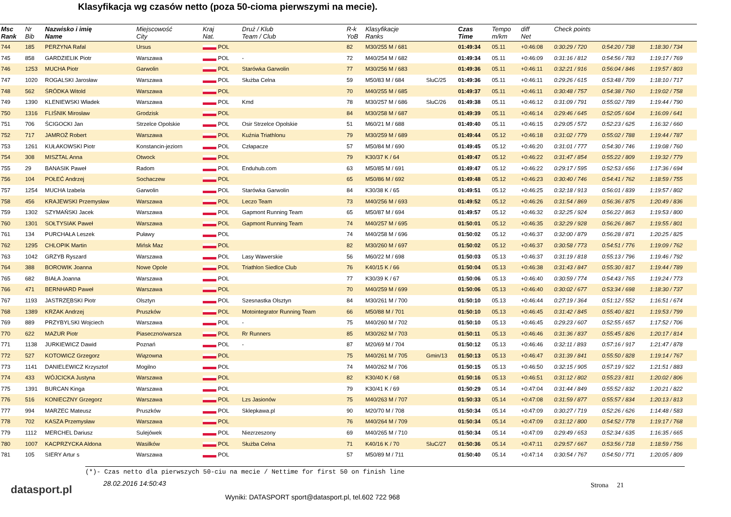Klasyfikacja wg czasów netto (poza 50-cioma pierwszymi na mecie).
| Msc Rank | Nr Bib | Nazwisko i imię Name | Miejscowość City | Kraj Nat. | Druż / Klub Team / Club | R-k YoB | Klasyfikacje Ranks | | Czas Time | Tempo m/km | diff Net | Check points | | |
| --- | --- | --- | --- | --- | --- | --- | --- | --- | --- | --- | --- | --- | --- | --- |
| 744 | 185 | PERZYNA Rafal | Ursus | POL | | 82 | M30/255 M / 681 | | 01:49:34 | 05.11 | +0:46:08 | 0:30:29 / 720 | 0:54:20 / 738 | 1:18:30 / 734 |
| 745 | 858 | GARDZIELIK Piotr | Warszawa | POL | - | 72 | M40/254 M / 682 | | 01:49:34 | 05.11 | +0:46:09 | 0:31:16 / 812 | 0:54:56 / 783 | 1:19:17 / 769 |
| 746 | 1253 | MUCHA Piotr | Garwolin | POL | Starówka Garwolin | 77 | M30/256 M / 683 | | 01:49:36 | 05.11 | +0:46:11 | 0:32:21 / 916 | 0:56:04 / 846 | 1:19:57 / 803 |
| 747 | 1020 | ROGALSKI Jarosław | Warszawa | POL | Służba Celna | 59 | M50/83 M / 684 | SluC/25 | 01:49:36 | 05.11 | +0:46:11 | 0:29:26 / 615 | 0:53:48 / 709 | 1:18:10 / 717 |
| 748 | 562 | ŚRÓDKA Witold | Warszawa | POL | | 70 | M40/255 M / 685 | | 01:49:37 | 05.11 | +0:46:11 | 0:30:48 / 757 | 0:54:38 / 760 | 1:19:02 / 758 |
| 749 | 1390 | KLENIEWSKI Władek | Warszawa | POL | Kmd | 78 | M30/257 M / 686 | SluC/26 | 01:49:38 | 05.11 | +0:46:12 | 0:31:09 / 791 | 0:55:02 / 789 | 1:19:44 / 790 |
| 750 | 1316 | FLIŚNIK Mirosław | Grodzisk | POL | | 84 | M30/258 M / 687 | | 01:49:39 | 05.11 | +0:46:14 | 0:29:46 / 645 | 0:52:05 / 604 | 1:16:09 / 641 |
| 751 | 706 | ŚCIGOCKI Jan | Strzelce Opolskie | POL | Osir Strzelce Opolskie | 51 | M60/21 M / 688 | | 01:49:40 | 05.11 | +0:46:15 | 0:29:05 / 572 | 0:52:23 / 625 | 1:16:32 / 660 |
| 752 | 717 | JAMROŻ Robert | Warszawa | POL | Kuźnia Triathlonu | 79 | M30/259 M / 689 | | 01:49:44 | 05.12 | +0:46:18 | 0:31:02 / 779 | 0:55:02 / 788 | 1:19:44 / 787 |
| 753 | 1261 | KUŁAKOWSKI Piotr | Konstancin-jeziorn | POL | Człapacze | 57 | M50/84 M / 690 | | 01:49:45 | 05.12 | +0:46:20 | 0:31:01 / 777 | 0:54:30 / 746 | 1:19:08 / 760 |
| 754 | 308 | MISZTAL Anna | Otwock | POL | | 79 | K30/37 K / 64 | | 01:49:47 | 05.12 | +0:46:22 | 0:31:47 / 854 | 0:55:22 / 809 | 1:19:32 / 779 |
| 755 | 29 | BANASIK Paweł | Radom | POL | Enduhub.com | 63 | M50/85 M / 691 | | 01:49:47 | 05.12 | +0:46:22 | 0:29:17 / 595 | 0:52:53 / 656 | 1:17:36 / 694 |
| 756 | 104 | POŁEĆ Andrzej | Sochaczew | POL | | 65 | M50/86 M / 692 | | 01:49:48 | 05.12 | +0:46:23 | 0:30:40 / 746 | 0:54:41 / 762 | 1:18:59 / 755 |
| 757 | 1254 | MUCHA Izabela | Garwolin | POL | Starówka Garwolin | 84 | K30/38 K / 65 | | 01:49:51 | 05.12 | +0:46:25 | 0:32:18 / 913 | 0:56:01 / 839 | 1:19:57 / 802 |
| 758 | 456 | KRAJEWSKI Przemysław | Warszawa | POL | Leczo Team | 73 | M40/256 M / 693 | | 01:49:52 | 05.12 | +0:46:26 | 0:31:54 / 869 | 0:56:36 / 875 | 1:20:49 / 836 |
| 759 | 1302 | SZYMAŃSKI Jacek | Warszawa | POL | Gapmont Running Team | 65 | M50/87 M / 694 | | 01:49:57 | 05.12 | +0:46:32 | 0:32:25 / 924 | 0:56:22 / 863 | 1:19:53 / 800 |
| 760 | 1301 | SOŁTYSIAK Paweł | Warszawa | POL | Gapmont Running Team | 74 | M40/257 M / 695 | | 01:50:01 | 05.12 | +0:46:35 | 0:32:29 / 928 | 0:56:26 / 867 | 1:19:55 / 801 |
| 761 | 134 | PURCHAŁA Leszek | Puławy | POL | | 74 | M40/258 M / 696 | | 01:50:02 | 05.12 | +0:46:37 | 0:32:00 / 879 | 0:56:28 / 871 | 1:20:25 / 825 |
| 762 | 1295 | CHLOPIK Martin | Mińsk Maz | POL | | 82 | M30/260 M / 697 | | 01:50:02 | 05.12 | +0:46:37 | 0:30:58 / 773 | 0:54:51 / 776 | 1:19:09 / 762 |
| 763 | 1042 | GRZYB Ryszard | Warszawa | POL | Lasy Wawerskie | 56 | M60/22 M / 698 | | 01:50:03 | 05.13 | +0:46:37 | 0:31:19 / 818 | 0:55:13 / 796 | 1:19:46 / 792 |
| 764 | 388 | BOROWIK Joanna | Nowe Opole | POL | Triathlon Siedlce Club | 76 | K40/15 K / 66 | | 01:50:04 | 05.13 | +0:46:38 | 0:31:43 / 847 | 0:55:30 / 817 | 1:19:44 / 789 |
| 765 | 682 | BIAŁA Joanna | Warszawa | POL | | 77 | K30/39 K / 67 | | 01:50:06 | 05.13 | +0:46:40 | 0:30:59 / 774 | 0:54:43 / 765 | 1:19:24 / 773 |
| 766 | 471 | BERNHARD Paweł | Warszawa | POL | | 70 | M40/259 M / 699 | | 01:50:06 | 05.13 | +0:46:40 | 0:30:02 / 677 | 0:53:34 / 698 | 1:18:30 / 737 |
| 767 | 1193 | JASTRZĘBSKI Piotr | Olsztyn | POL | Szesnastka Olsztyn | 84 | M30/261 M / 700 | | 01:50:10 | 05.13 | +0:46:44 | 0:27:19 / 364 | 0:51:12 / 552 | 1:16:51 / 674 |
| 768 | 1389 | KRZAK Andrzej | Pruszków | POL | Motointegrator Running Team | 66 | M50/88 M / 701 | | 01:50:10 | 05.13 | +0:46:45 | 0:31:42 / 845 | 0:55:40 / 821 | 1:19:53 / 799 |
| 769 | 889 | PRZYBYLSKI Wojciech | Warszawa | POL | - | 75 | M40/260 M / 702 | | 01:50:10 | 05.13 | +0:46:45 | 0:29:23 / 607 | 0:52:55 / 657 | 1:17:52 / 706 |
| 770 | 622 | MAZUR Piotr | Piaseczno/warsza | POL | Rr Runners | 85 | M30/262 M / 703 | | 01:50:11 | 05.13 | +0:46:46 | 0:31:36 / 837 | 0:55:45 / 826 | 1:20:17 / 814 |
| 771 | 1138 | JURKIEWICZ Dawid | Poznań | POL | - | 87 | M20/69 M / 704 | | 01:50:12 | 05.13 | +0:46:46 | 0:32:11 / 893 | 0:57:16 / 917 | 1:21:47 / 878 |
| 772 | 527 | KOTOWICZ Grzegorz | Wiązowna | POL | | 75 | M40/261 M / 705 | Gmin/13 | 01:50:13 | 05.13 | +0:46:47 | 0:31:39 / 841 | 0:55:50 / 828 | 1:19:14 / 767 |
| 773 | 1141 | DANIELEWICZ Krzysztof | Mogilno | POL | | 74 | M40/262 M / 706 | | 01:50:15 | 05.13 | +0:46:50 | 0:32:15 / 905 | 0:57:19 / 922 | 1:21:51 / 883 |
| 774 | 433 | WÓJCICKA Justyna | Warszawa | POL | | 82 | K30/40 K / 68 | | 01:50:16 | 05.13 | +0:46:51 | 0:31:12 / 802 | 0:55:23 / 811 | 1:20:02 / 806 |
| 775 | 1391 | BURCAN Kinga | Warszawa | POL | | 79 | K30/41 K / 69 | | 01:50:29 | 05.14 | +0:47:04 | 0:31:44 / 849 | 0:55:52 / 832 | 1:20:21 / 822 |
| 776 | 516 | KONIECZNY Grzegorz | Warszawa | POL | Lzs Jasionów | 75 | M40/263 M / 707 | | 01:50:33 | 05.14 | +0:47:08 | 0:31:59 / 877 | 0:55:57 / 834 | 1:20:13 / 813 |
| 777 | 994 | MARZEC Mateusz | Pruszków | POL | Sklepkawa.pl | 90 | M20/70 M / 708 | | 01:50:34 | 05.14 | +0:47:09 | 0:30:27 / 719 | 0:52:26 / 626 | 1:14:48 / 583 |
| 778 | 702 | KASZA Przemysław | Warszawa | POL | | 76 | M40/264 M / 709 | | 01:50:34 | 05.14 | +0:47:09 | 0:31:12 / 800 | 0:54:52 / 778 | 1:19:17 / 768 |
| 779 | 1112 | MERCHEL Dariusz | Sulejówek | POL | Niezrzeszony | 69 | M40/265 M / 710 | | 01:50:34 | 05.14 | +0:47:09 | 0:29:49 / 653 | 0:52:34 / 635 | 1:16:35 / 665 |
| 780 | 1007 | KACPRZYCKA Aldona | Wasilków | POL | Służba Celna | 71 | K40/16 K / 70 | SluC/27 | 01:50:36 | 05.14 | +0:47:11 | 0:29:57 / 667 | 0:53:56 / 718 | 1:18:59 / 756 |
| 781 | 105 | SIERY Artur s | Warszawa | POL | | 57 | M50/89 M / 711 | | 01:50:40 | 05.14 | +0:47:14 | 0:30:54 / 767 | 0:54:50 / 771 | 1:20:05 / 809 |
(*)- Czas netto dla pierwszych 50-ciu na mecie / Nettime for first 50 on finish line
datasport.pl
28.02.2016 14:50:43
Wyniki: DATASPORT sport@datasport.pl, tel.602 722 968
Strona 21